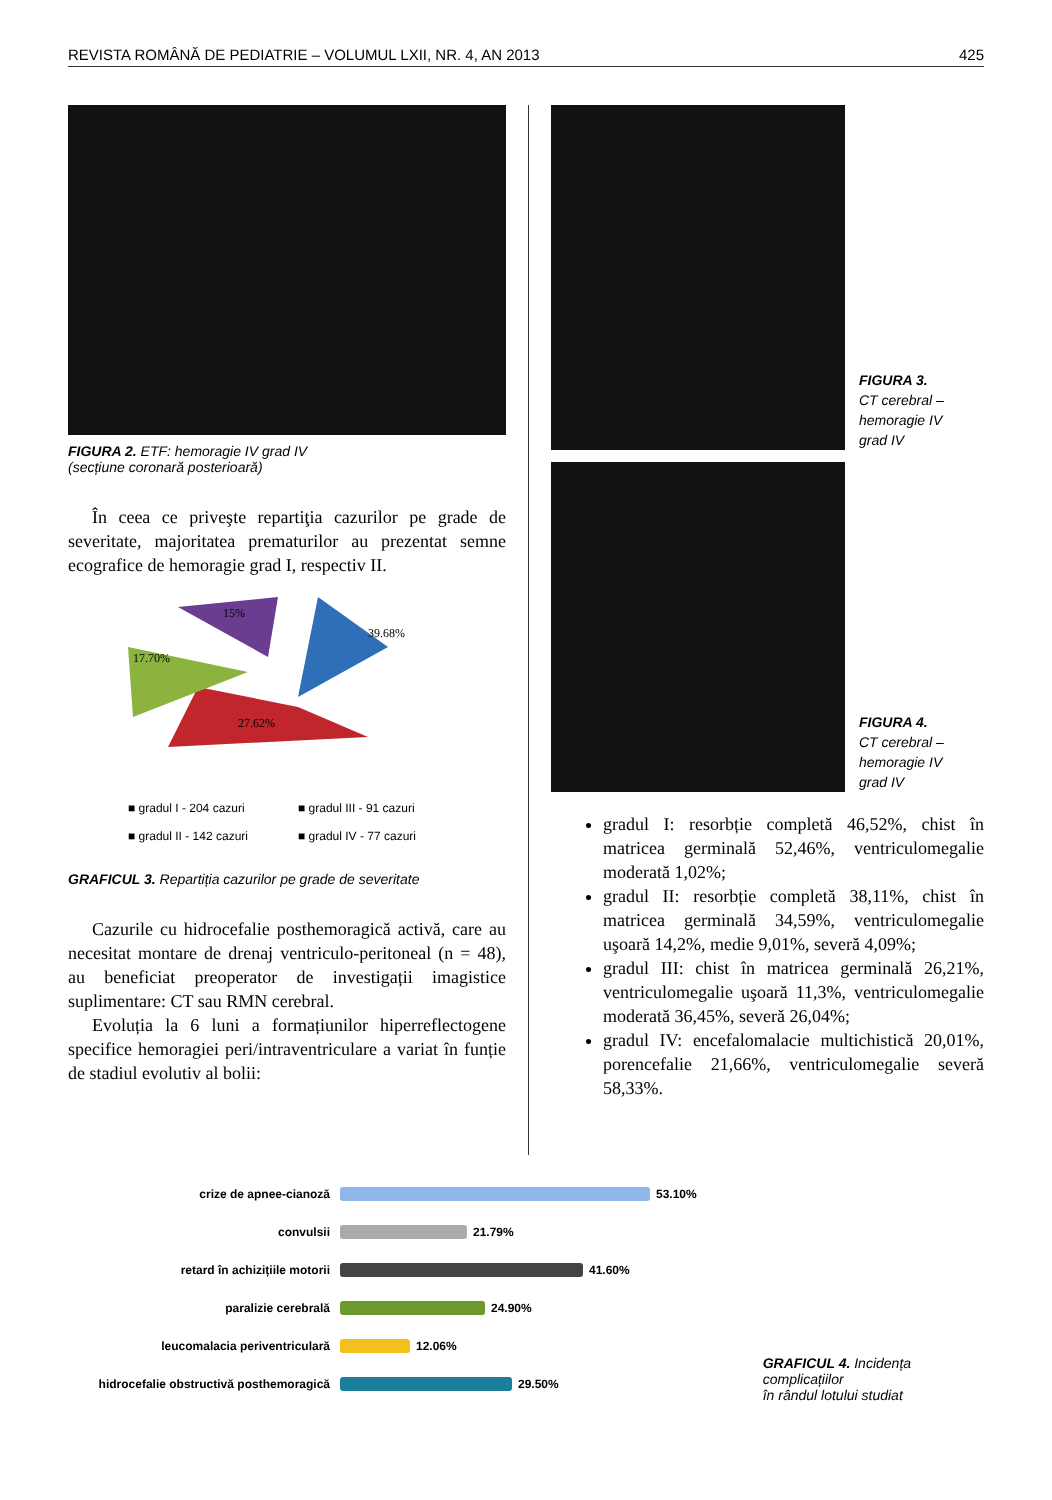REVISTA ROMÂNĂ DE PEDIATRIE – VOLUMUL LXII, NR. 4, AN 2013 425
FIGURA 2. ETF: hemoragie IV grad IV
(secțiune coronară posterioară)
În ceea ce priveşte repartiţia cazurilor pe grade de severitate, majoritatea prematurilor au prezentat semne ecografice de hemoragie grad I, respectiv II.
39.68%
27.62%
17.70%
15%
■ gradul I - 204 cazuri
■ gradul III - 91 cazuri
■ gradul II - 142 cazuri
■ gradul IV - 77 cazuri
GRAFICUL 3. Repartiția cazurilor pe grade de severitate
Cazurile cu hidrocefalie posthemoragică activă, care au necesitat montare de drenaj ventriculo-peritoneal (n = 48), au beneficiat preoperator de investigații imagistice suplimentare: CT sau RMN cerebral.
Evoluția la 6 luni a formațiunilor hiperreflectogene specifice hemoragiei peri/intraventriculare a variat în funție de stadiul evolutiv al bolii:
FIGURA 3.
CT cerebral –
hemoragie IV
grad IV
FIGURA 4.
CT cerebral –
hemoragie IV
grad IV
gradul I: resorbție completă 46,52%, chist în matricea germinală 52,46%, ventriculomegalie moderată 1,02%;
gradul II: resorbție completă 38,11%, chist în matricea germinală 34,59%, ventriculomegalie uşoară 14,2%, medie 9,01%, severă 4,09%;
gradul III: chist în matricea germinală 26,21%, ventriculomegalie uşoară 11,3%, ventriculomegalie moderată 36,45%, severă 26,04%;
gradul IV: encefalomalacie multichistică 20,01%, porencefalie 21,66%, ventriculomegalie severă 58,33%.
crize de apnee-cianoză
53.10%
convulsii
21.79%
retard în achizițiile motorii
41.60%
paralizie cerebrală
24.90%
leucomalacia periventriculară
12.06%
hidrocefalie obstructivă posthemoragică
29.50%
GRAFICUL 4. Incidența complicațiilor
în rândul lotului studiat